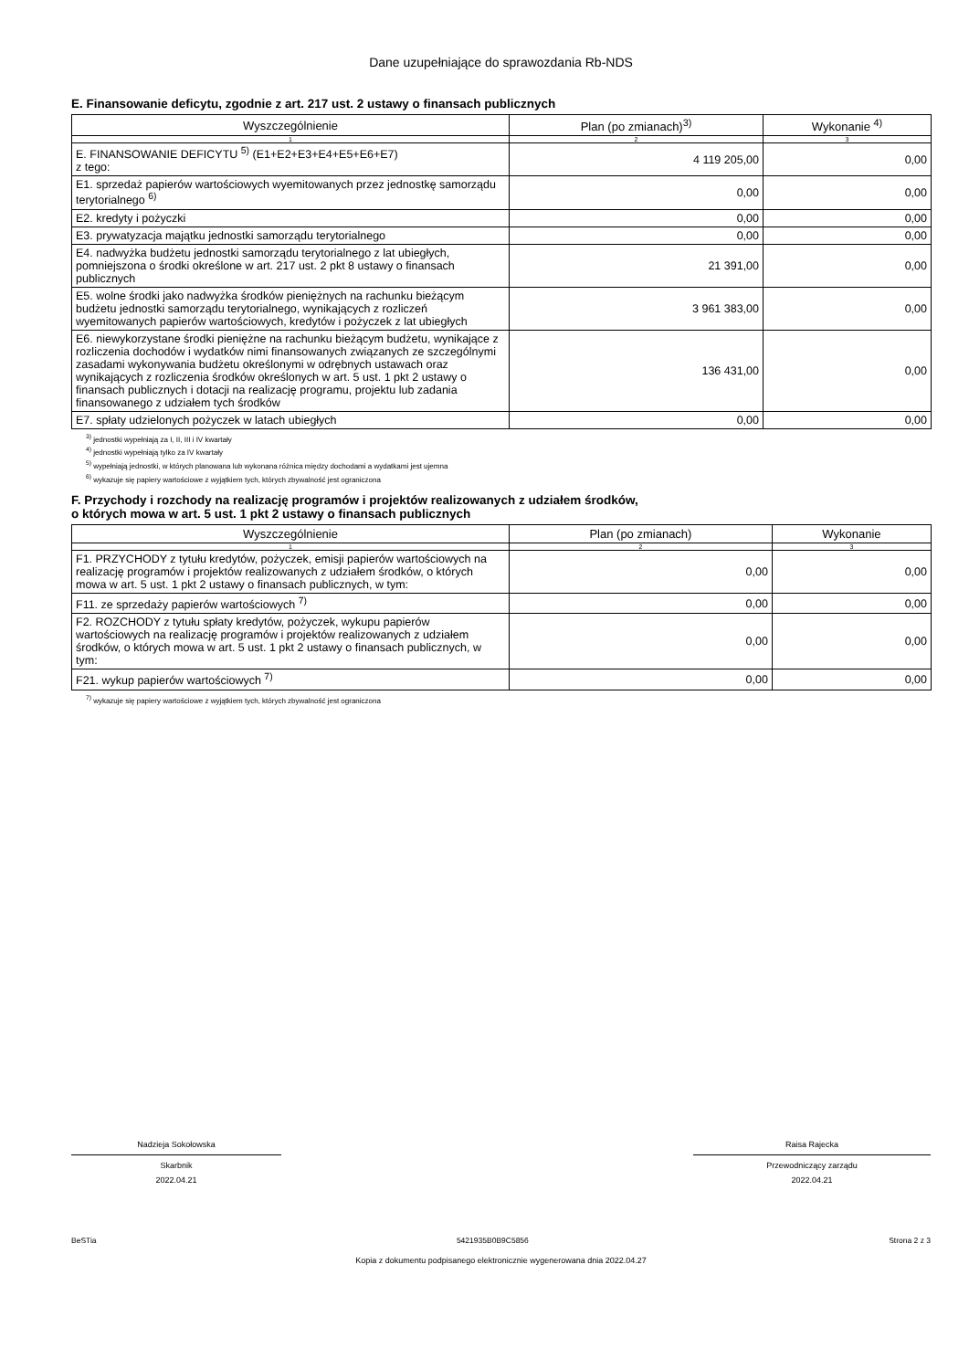Dane uzupełniające do sprawozdania Rb-NDS
E. Finansowanie deficytu, zgodnie z art. 217 ust. 2 ustawy o finansach publicznych
| Wyszczególnienie | Plan (po zmianach)<sup>3)</sup> | Wykonanie <sup>4)</sup> |
| --- | --- | --- |
| 1 | 2 | 3 |
| E. FINANSOWANIE DEFICYTU <sup>5)</sup> (E1+E2+E3+E4+E5+E6+E7) z tego: | 4 119 205,00 | 0,00 |
| E1. sprzedaż papierów wartościowych wyemitowanych przez jednostkę samorządu terytorialnego <sup>6)</sup> | 0,00 | 0,00 |
| E2. kredyty i pożyczki | 0,00 | 0,00 |
| E3. prywatyzacja majątku jednostki samorządu terytorialnego | 0,00 | 0,00 |
| E4. nadwyżka budżetu jednostki samorządu terytorialnego z lat ubiegłych, pomniejszona o środki określone w art. 217 ust. 2 pkt 8 ustawy o finansach publicznych | 21 391,00 | 0,00 |
| E5. wolne środki jako nadwyżka środków pieniężnych na rachunku bieżącym budżetu jednostki samorządu terytorialnego, wynikających z rozliczeń wyemitowanych papierów wartościowych, kredytów i pożyczek z lat ubiegłych | 3 961 383,00 | 0,00 |
| E6. niewykorzystane środki pieniężne na rachunku bieżącym budżetu, wynikające z rozliczenia dochodów i wydatków nimi finansowanych związanych ze szczególnymi zasadami wykonywania budżetu określonymi w odrębnych ustawach oraz wynikających z rozliczenia środków określonych w art. 5 ust. 1 pkt 2 ustawy o finansach publicznych i dotacji na realizację programu, projektu lub zadania finansowanego z udziałem tych środków | 136 431,00 | 0,00 |
| E7. spłaty udzielonych pożyczek w latach ubiegłych | 0,00 | 0,00 |
<sup>3)</sup> jednostki wypełniają za I, II, III i IV kwartały
<sup>4)</sup> jednostki wypełniają tylko za IV kwartały
<sup>5)</sup> wypełniają jednostki, w których planowana lub wykonana różnica między dochodami a wydatkami jest ujemna
<sup>6)</sup> wykazuje się papiery wartościowe z wyjątkiem tych, których zbywalność jest ograniczona
F. Przychody i rozchody na realizację programów i projektów realizowanych z udziałem środków,
o których mowa w art. 5 ust. 1 pkt 2 ustawy o finansach publicznych
| Wyszczególnienie | Plan (po zmianach) | Wykonanie |
| --- | --- | --- |
| 1 | 2 | 3 |
| F1. PRZYCHODY z tytułu kredytów, pożyczek, emisji papierów wartościowych na realizację programów i projektów realizowanych z udziałem środków, o których mowa w art. 5 ust. 1 pkt 2 ustawy o finansach publicznych, w tym: | 0,00 | 0,00 |
| F11. ze sprzedaży papierów wartościowych <sup>7)</sup> | 0,00 | 0,00 |
| F2. ROZCHODY z tytułu spłaty kredytów, pożyczek, wykupu papierów wartościowych na realizację programów i projektów realizowanych z udziałem środków, o których mowa w art. 5 ust. 1 pkt 2 ustawy o finansach publicznych, w tym: | 0,00 | 0,00 |
| F21. wykup papierów wartościowych <sup>7)</sup> | 0,00 | 0,00 |
<sup>7)</sup> wykazuje się papiery wartościowe z wyjątkiem tych, których zbywalność jest ograniczona
Nadzieja Sokołowska
Skarbnik
2022.04.21
Raisa Rajecka
Przewodniczący zarządu
2022.04.21
BeSTia 5421935B0B9C5856 Strona 2 z 3
Kopia z dokumentu podpisanego elektronicznie wygenerowana dnia 2022.04.27